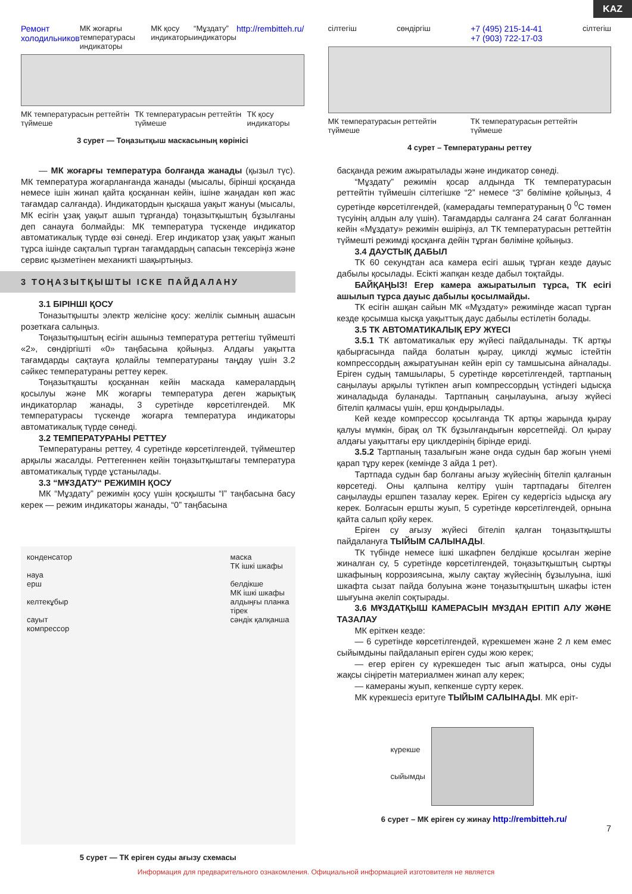KAZ
Ремонт холодильников МК жоғарғы температурасы индикаторы МК қосу индикаторы “Мұздату” индикаторы http://rembitteh.ru/
МК температурасын реттейтін түймеше ТК температурасын реттейтін түймеше ТК қосу индикаторы
3 сурет — Тоңазытқыш маскасының көрінісі
сілтегіш сөндіргіш +7 (495) 215-14-41
+7 (903) 722-17-03 сілтегіш
МК температурасын реттейтін түймеше ТК температурасын реттейтін түймеше
4 сурет – Температураны реттеу
— МК жоғарғы температура болғанда жанады (қызыл түс). МК температура жоғарланғанда жанады (мысалы, бірінші қосқанда немесе ішін жинап қайта қосқаннан кейін, ішіне жаңадан көп жас тағамдар салғанда). Индикатордын қысқаша уақыт жануы (мысалы, МК есігін ұзақ уақыт ашып тұрғанда) тоңазытқыштың бұзылғаны деп санауға болмайды: МК температура түскенде индикатор автоматикалық түрде өзі сөнеді. Егер индикатор ұзақ уақыт жанып тұрса ішінде сақталып тұрған тағамдардың сапасын тексеріңіз және сервис қызметінен механикті шақыртыңыз.
3 ТОҢАЗЫТҚЫШТЫ ІСКЕ ПАЙДАЛАНУ
3.1 БІРІНШІ ҚОСУ
Тоназытқышты электр желісіне қосу: желілік сымның ашасын розеткаға салыңыз.
Тоңазытқыштың есігін ашыныз температура реттегіш түймешті «2», сөндіргішті «0» таңбасына қойыңыз. Алдағы уақытта тағамдарды сақтауға қолайлы температураны таңдау үшін 3.2 сәйкес температураны реттеу керек.
Тоңазытқашты қосқаннан кейін маскада камералардың қосылуы және МК жоғарғы температура деген жарықтық индикаторлар жанады, 3 суретінде көрсетілгендей. МК температурасы түскенде жоғарға температура индикаторы автоматикалық түрде сөнеді.
3.2 ТЕМПЕРАТУРАНЫ РЕТТЕУ
Температураны реттеу, 4 суретінде көрсетілгендей, түймештер арқылы жасалды. Реттегеннен кейін тоңазытқыштағы температура автоматикалық түрде ұстанылады.
3.3 “МҰЗДАТУ“ РЕЖИМІН ҚОСУ
МК “Мұздату” режимін қосу үшін қосқышты “I” таңбасына басу керек — режим индикаторы жанады, “0” таңбасына
конденсатор
науа
ерш
келтекұбыр
сауыт
компрессор
маска
ТК ішкі шкафы
белдікше
МК ішкі шкафы
алдыңғы планка
тірек
сәндік қалқанша
5 сурет — ТК еріген суды ағызу схемасы
басқанда режим ажыратылады және индикатор сөнеді.
“Мұздату” режимін қосар алдында ТК температурасын реттейтін түймешін сілтегішке “2” немесе “3” бөліміне қойыңыз, 4 суретінде көрсетілгендей, (камерадағы температураның 0 <sup>0</sup>С төмен түсуінің алдын алу үшін). Тағамдарды салғанға 24 сағат болғаннан кейін «Мұздату» режимін өшіріңіз, ал ТК температурасын реттейтін түймешті режимді қосқанға дейін тұрған бөліміне қойыңыз.
3.4 ДАУСТЫҚ ДАБЫЛ
ТК 60 секундтан аса камера есігі ашық тұрған кезде дауыс дабылы қосылады. Есікті жапқан кезде дабыл тоқтайды.
БАЙҚАҢЫЗ! Егер камера ажыратылып тұрса, ТК есігі ашылып тұрса дауыс дабылы қосылмайды.
ТК есігін ашқан сайын МК «Мұздату» режимінде жасап тұрған кезде қосымша кысқа уақыттық даус дабылы естілетін болады.
3.5 ТК АВТОМАТИКАЛЫҚ ЕРУ ЖҮЕСІ
3.5.1 ТК автоматикалык еру жүйесі пайдалынады. ТК артқы қабырғасында пайда болатын қырау, циклді жұмыс істейтін компрессордың ажыратуынан кейін еріп су тамшысына айналады. Еріген судың тамшылары, 5 суретінде көрсетілгендей, тартпаның саңылауы арқылы түтікпен ағып компрессордың үстіндегі ыдысқа жиналадыда буланады. Тартпаның саңылауына, ағызу жүйесі бітеліп қалмасы үшін, ерш қондырылады.
Кей кезде компрессор қосылғанда ТК артқы жарында қырау қалуы мүмкін, бірақ ол ТК бұзылғандығын көрсетпейді. Ол қырау алдағы уақыттағы еру циклдерінің бірінде ериді.
3.5.2 Тартпаның тазалығын және онда судын бар жоғын үнемі қарап тұру керек (кемінде 3 айда 1 рет).
Тартпада судын бар болғаны ағызу жүйесінің бітеліп қалғанын көрсетеді. Оны қалпына келтіру үшін тартпадағы бітелген саңылауды ершпен тазалау керек. Еріген су кедергісіз ыдысқа ағу керек. Болғасын ершты жуып, 5 суретінде көрсетілгендей, орнына қайта салып қойу керек.
Еріген су ағызу жүйесі бітеліп қалған тоңазытқышты пайдалануға ТЫЙЫМ САЛЫНАДЫ.
ТК түбінде немесе ішкі шкафпен белдікше қосылған жеріне жиналған су, 5 суретінде көрсетілгендей, тоңазытқыштың сыртқы шкафының коррозиясына, жылу сақтау жүйесінің бұзылуына, ішкі шкафта сызат пайда болуына және тоңазытқыштың шкафы істен шығуына әкеліп соқтырады.
3.6 МҰЗДАТҚЫШ КАМЕРАСЫН МҰЗДАН ЕРІТІП АЛУ ЖӘНЕ ТАЗАЛАУ
МК еріткен кезде:
— 6 суретінде көрсетілгендей, күрекшемен және 2 л кем емес сыйымдыны пайдаланып еріген суды жою керек;
— егер еріген су күрекшеден тыс ағып жатырса, оны суды жақсы сіңіретін материалмен жинап алу керек;
— камераны жуып, кепкенше сүрту керек.
МК күрекшесіз еритуге ТЫЙЫМ САЛЫНАДЫ. МК еріт-
күрекше
сыйымды
6 сурет – МК еріген су жинау http://rembitteh.ru/
7
Информация для предварительного ознакомления. Официальной информацией изготовителя не является